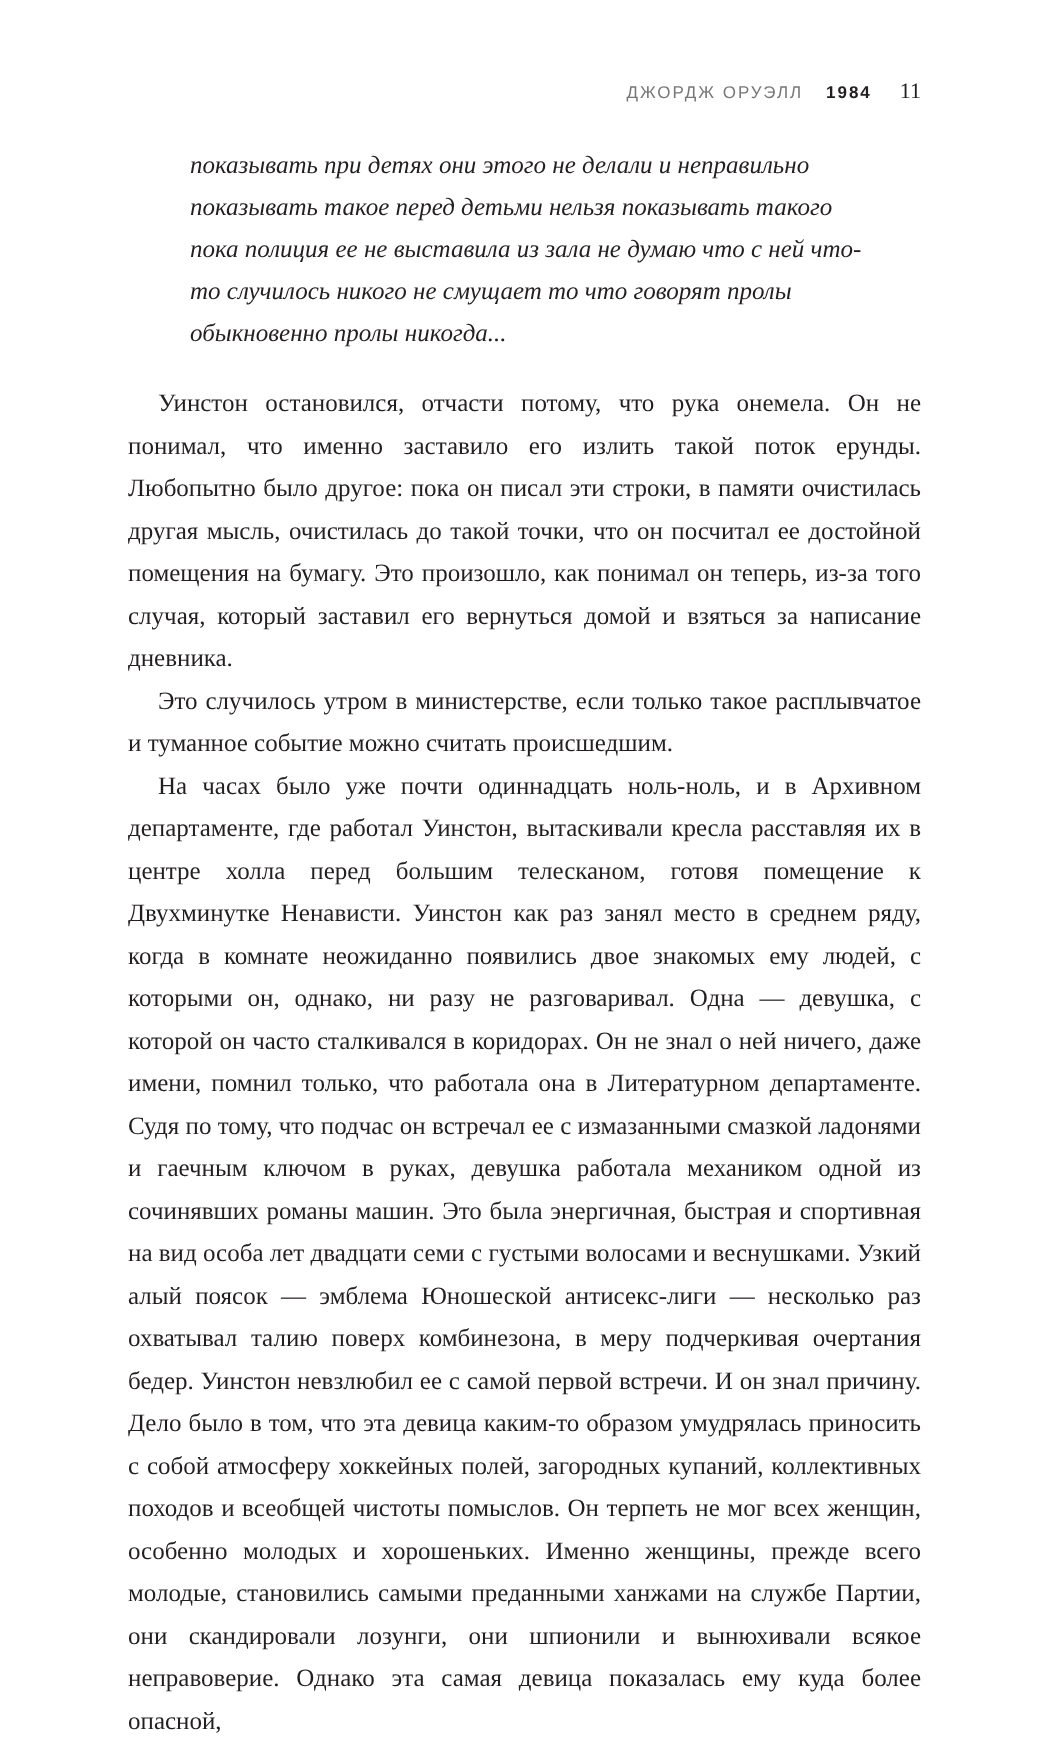ДЖОРДЖ ОРУЭЛЛ 1984 11
показывать при детях они этого не делали и неправильно показывать такое перед детьми нельзя показывать такого пока полиция ее не выставила из зала не думаю что с ней что-то случилось никого не смущает то что говорят пролы обыкновенно пролы никогда...
Уинстон остановился, отчасти потому, что рука онемела. Он не понимал, что именно заставило его излить такой поток ерунды. Любопытно было другое: пока он писал эти строки, в памяти очистилась другая мысль, очистилась до такой точки, что он посчитал ее достойной помещения на бумагу. Это произошло, как понимал он теперь, из-за того случая, который заставил его вернуться домой и взяться за написание дневника.
Это случилось утром в министерстве, если только такое расплывчатое и туманное событие можно считать происшедшим.
На часах было уже почти одиннадцать ноль-ноль, и в Архивном департаменте, где работал Уинстон, вытаскивали кресла расставляя их в центре холла перед большим телесканом, готовя помещение к Двухминутке Ненависти. Уинстон как раз занял место в среднем ряду, когда в комнате неожиданно появились двое знакомых ему людей, с которыми он, однако, ни разу не разговаривал. Одна — девушка, с которой он часто сталкивался в коридорах. Он не знал о ней ничего, даже имени, помнил только, что работала она в Литературном департаменте. Судя по тому, что подчас он встречал ее с измазанными смазкой ладонями и гаечным ключом в руках, девушка работала механиком одной из сочинявших романы машин. Это была энергичная, быстрая и спортивная на вид особа лет двадцати семи с густыми волосами и веснушками. Узкий алый поясок — эмблема Юношеской антисекс-лиги — несколько раз охватывал талию поверх комбинезона, в меру подчеркивая очертания бедер. Уинстон невзлюбил ее с самой первой встречи. И он знал причину. Дело было в том, что эта девица каким-то образом умудрялась приносить с собой атмосферу хоккейных полей, загородных купаний, коллективных походов и всеобщей чистоты помыслов. Он терпеть не мог всех женщин, особенно молодых и хорошеньких. Именно женщины, прежде всего молодые, становились самыми преданными ханжами на службе Партии, они скандировали лозунги, они шпионили и вынюхивали всякое неправоверие. Однако эта самая девица показалась ему куда более опасной,